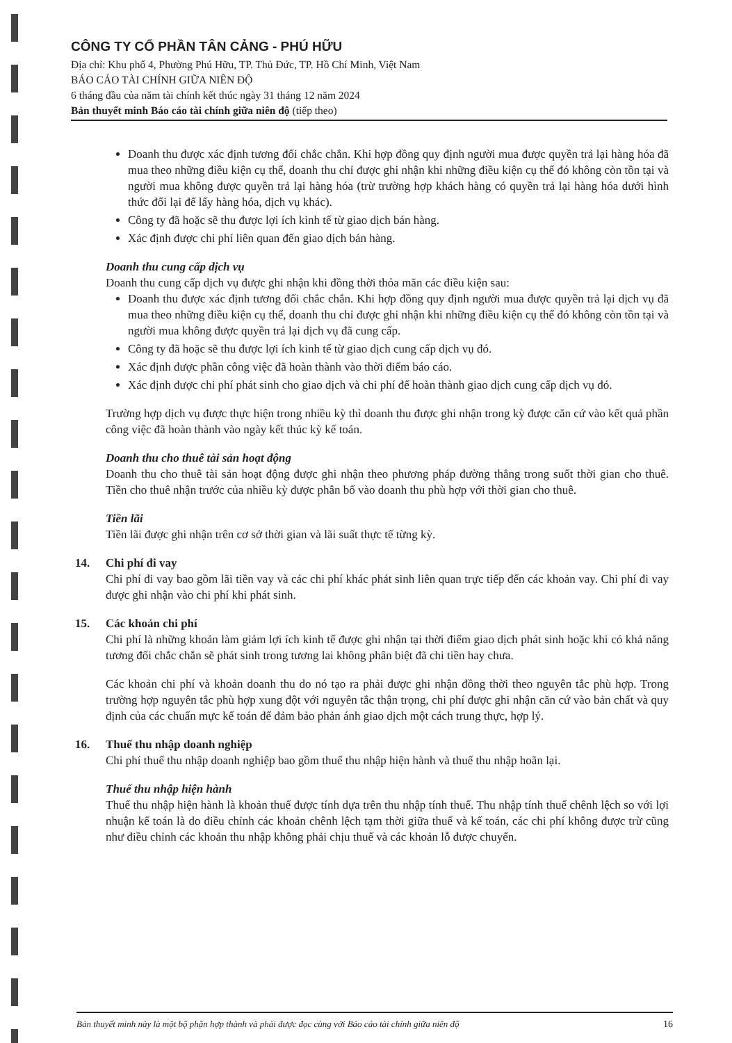CÔNG TY CỔ PHẦN TÂN CẢNG - PHÚ HỮU
Địa chỉ: Khu phố 4, Phường Phú Hữu, TP. Thủ Đức, TP. Hồ Chí Minh, Việt Nam
BÁO CÁO TÀI CHÍNH GIỮA NIÊN ĐỘ
6 tháng đầu của năm tài chính kết thúc ngày 31 tháng 12 năm 2024
Bản thuyết minh Báo cáo tài chính giữa niên độ (tiếp theo)
Doanh thu được xác định tương đối chắc chắn. Khi hợp đồng quy định người mua được quyền trả lại hàng hóa đã mua theo những điều kiện cụ thể, doanh thu chỉ được ghi nhận khi những điều kiện cụ thể đó không còn tồn tại và người mua không được quyền trả lại hàng hóa (trừ trường hợp khách hàng có quyền trả lại hàng hóa dưới hình thức đổi lại để lấy hàng hóa, dịch vụ khác).
Công ty đã hoặc sẽ thu được lợi ích kinh tế từ giao dịch bán hàng.
Xác định được chi phí liên quan đến giao dịch bán hàng.
Doanh thu cung cấp dịch vụ
Doanh thu cung cấp dịch vụ được ghi nhận khi đồng thời thỏa mãn các điều kiện sau:
Doanh thu được xác định tương đối chắc chắn. Khi hợp đồng quy định người mua được quyền trả lại dịch vụ đã mua theo những điều kiện cụ thể, doanh thu chỉ được ghi nhận khi những điều kiện cụ thể đó không còn tồn tại và người mua không được quyền trả lại dịch vụ đã cung cấp.
Công ty đã hoặc sẽ thu được lợi ích kinh tế từ giao dịch cung cấp dịch vụ đó.
Xác định được phần công việc đã hoàn thành vào thời điểm báo cáo.
Xác định được chi phí phát sinh cho giao dịch và chi phí để hoàn thành giao dịch cung cấp dịch vụ đó.
Trường hợp dịch vụ được thực hiện trong nhiều kỳ thì doanh thu được ghi nhận trong kỳ được căn cứ vào kết quả phần công việc đã hoàn thành vào ngày kết thúc kỳ kế toán.
Doanh thu cho thuê tài sản hoạt động
Doanh thu cho thuê tài sản hoạt động được ghi nhận theo phương pháp đường thẳng trong suốt thời gian cho thuê. Tiền cho thuê nhận trước của nhiều kỳ được phân bổ vào doanh thu phù hợp với thời gian cho thuê.
Tiền lãi
Tiền lãi được ghi nhận trên cơ sở thời gian và lãi suất thực tế từng kỳ.
14. Chi phí đi vay
Chi phí đi vay bao gồm lãi tiền vay và các chi phí khác phát sinh liên quan trực tiếp đến các khoản vay. Chi phí đi vay được ghi nhận vào chi phí khi phát sinh.
15. Các khoản chi phí
Chi phí là những khoản làm giảm lợi ích kinh tế được ghi nhận tại thời điểm giao dịch phát sinh hoặc khi có khả năng tương đối chắc chắn sẽ phát sinh trong tương lai không phân biệt đã chi tiền hay chưa.
Các khoản chi phí và khoản doanh thu do nó tạo ra phải được ghi nhận đồng thời theo nguyên tắc phù hợp. Trong trường hợp nguyên tắc phù hợp xung đột với nguyên tắc thận trọng, chi phí được ghi nhận căn cứ vào bản chất và quy định của các chuẩn mực kế toán để đảm bảo phản ánh giao dịch một cách trung thực, hợp lý.
16. Thuế thu nhập doanh nghiệp
Chi phí thuế thu nhập doanh nghiệp bao gồm thuế thu nhập hiện hành và thuế thu nhập hoãn lại.
Thuế thu nhập hiện hành
Thuế thu nhập hiện hành là khoản thuế được tính dựa trên thu nhập tính thuế. Thu nhập tính thuế chênh lệch so với lợi nhuận kế toán là do điều chỉnh các khoản chênh lệch tạm thời giữa thuế và kế toán, các chi phí không được trừ cũng như điều chỉnh các khoản thu nhập không phải chịu thuế và các khoản lỗ được chuyển.
Bản thuyết minh này là một bộ phận hợp thành và phải được đọc cùng với Báo cáo tài chính giữa niên độ 16